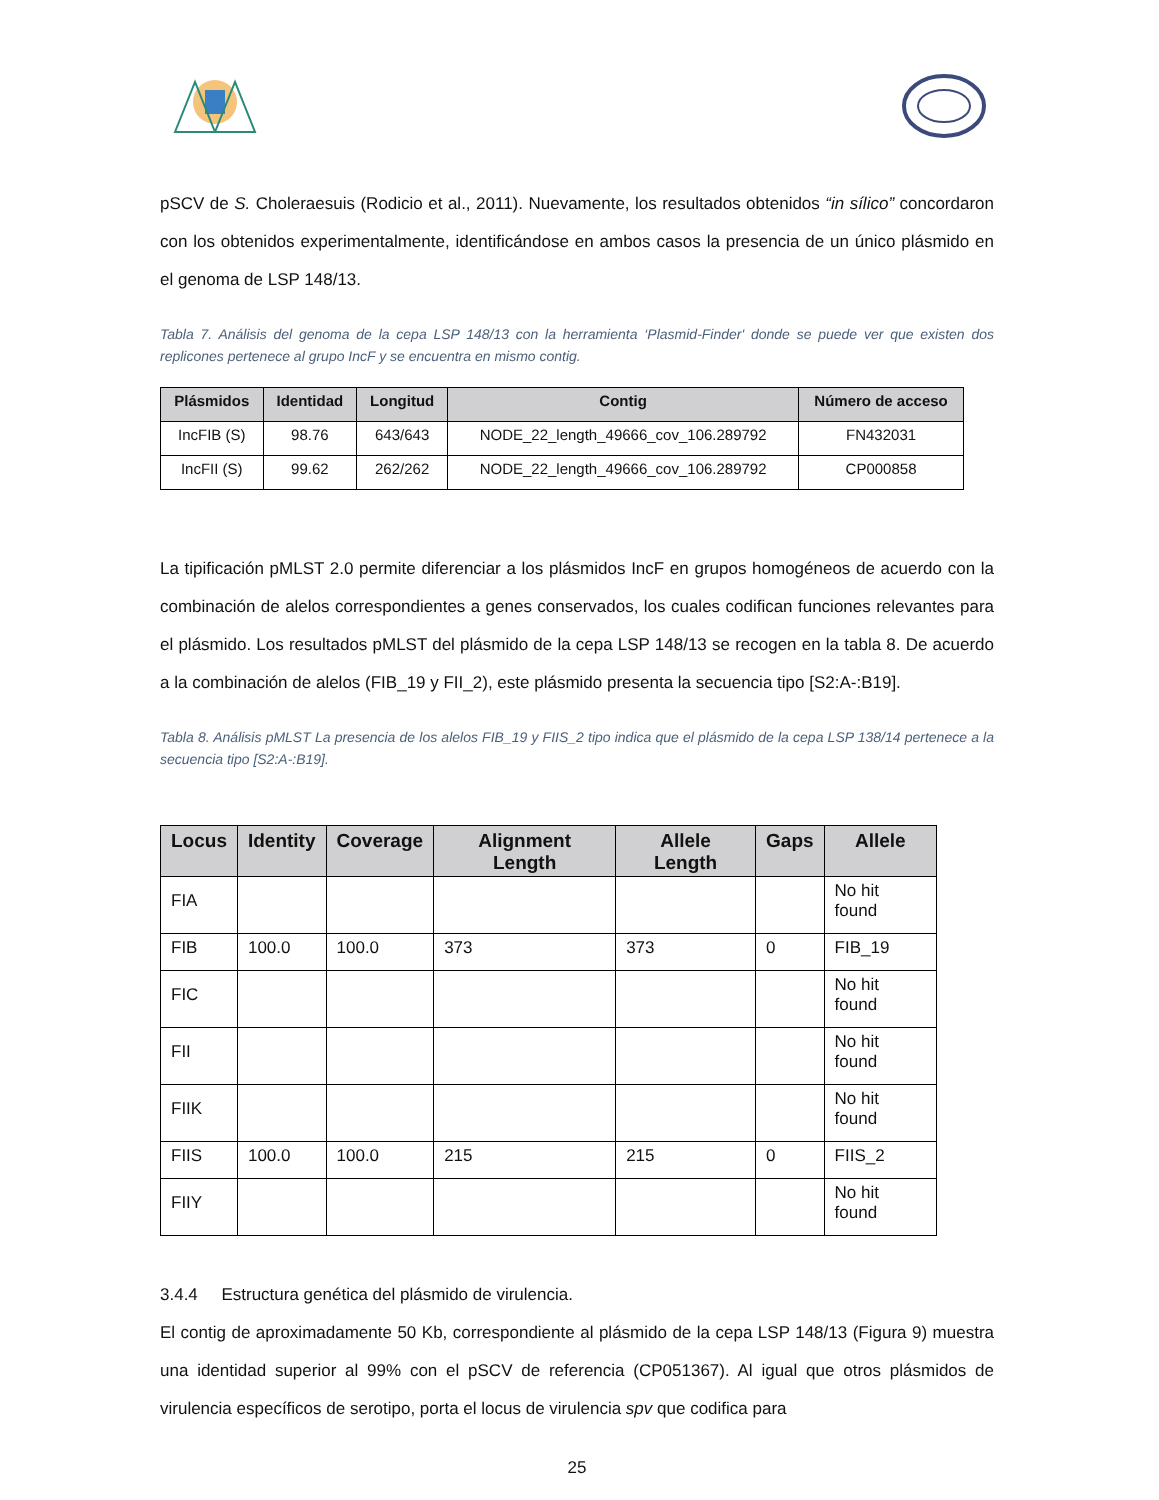pSCV de S. Choleraesuis (Rodicio et al., 2011). Nuevamente, los resultados obtenidos “in sílico” concordaron con los obtenidos experimentalmente, identificándose en ambos casos la presencia de un único plásmido en el genoma de LSP 148/13.
Tabla 7. Análisis del genoma de la cepa LSP 148/13 con la herramienta ‘Plasmid-Finder' donde se puede ver que existen dos replicones pertenece al grupo IncF y se encuentra en mismo contig.
| Plásmidos | Identidad | Longitud | Contig | Número de acceso |
| --- | --- | --- | --- | --- |
| IncFIB (S) | 98.76 | 643/643 | NODE_22_length_49666_cov_106.289792 | FN432031 |
| IncFII (S) | 99.62 | 262/262 | NODE_22_length_49666_cov_106.289792 | CP000858 |
La tipificación pMLST 2.0 permite diferenciar a los plásmidos IncF en grupos homogéneos de acuerdo con la combinación de alelos correspondientes a genes conservados, los cuales codifican funciones relevantes para el plásmido. Los resultados pMLST del plásmido de la cepa LSP 148/13 se recogen en la tabla 8. De acuerdo a la combinación de alelos (FIB_19 y FII_2), este plásmido presenta la secuencia tipo [S2:A-:B19].
Tabla 8. Análisis pMLST La presencia de los alelos FIB_19 y FIIS_2 tipo indica que el plásmido de la cepa LSP 138/14 pertenece a la secuencia tipo [S2:A-:B19].
| Locus | Identity | Coverage | Alignment Length | Allele Length | Gaps | Allele |
| --- | --- | --- | --- | --- | --- | --- |
| FIA | | | | | | No hit found |
| FIB | 100.0 | 100.0 | 373 | 373 | 0 | FIB_19 |
| FIC | | | | | | No hit found |
| FII | | | | | | No hit found |
| FIIK | | | | | | No hit found |
| FIIS | 100.0 | 100.0 | 215 | 215 | 0 | FIIS_2 |
| FIIY | | | | | | No hit found |
3.4.4 Estructura genética del plásmido de virulencia.
El contig de aproximadamente 50 Kb, correspondiente al plásmido de la cepa LSP 148/13 (Figura 9) muestra una identidad superior al 99% con el pSCV de referencia (CP051367). Al igual que otros plásmidos de virulencia específicos de serotipo, porta el locus de virulencia spv que codifica para
25